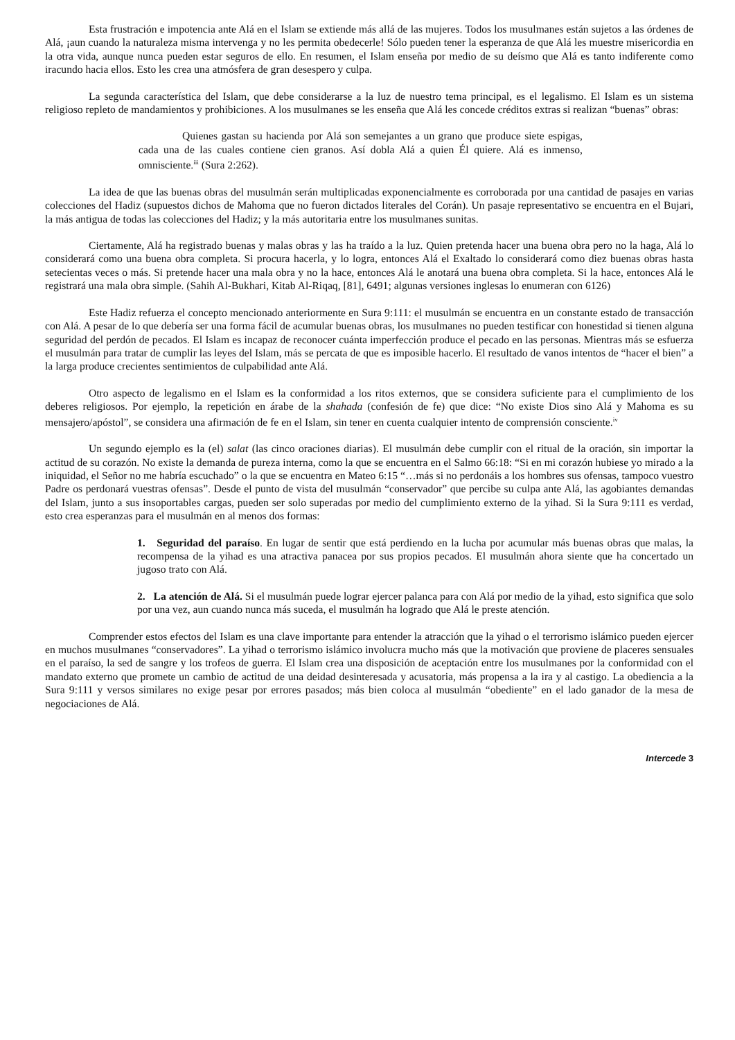Esta frustración e impotencia ante Alá en el Islam se extiende más allá de las mujeres. Todos los musulmanes están sujetos a las órdenes de Alá, ¡aun cuando la naturaleza misma intervenga y no les permita obedecerle! Sólo pueden tener la esperanza de que Alá les muestre misericordia en la otra vida, aunque nunca pueden estar seguros de ello. En resumen, el Islam enseña por medio de su deísmo que Alá es tanto indiferente como iracundo hacia ellos. Esto les crea una atmósfera de gran desespero y culpa.
La segunda característica del Islam, que debe considerarse a la luz de nuestro tema principal, es el legalismo. El Islam es un sistema religioso repleto de mandamientos y prohibiciones. A los musulmanes se les enseña que Alá les concede créditos extras si realizan “buenas” obras:
Quienes gastan su hacienda por Alá son semejantes a un grano que produce siete espigas, cada una de las cuales contiene cien granos. Así dobla Alá a quien Él quiere. Alá es inmenso, omnisciente.<sup>iii</sup> (Sura 2:262).
La idea de que las buenas obras del musulmán serán multiplicadas exponencialmente es corroborada por una cantidad de pasajes en varias colecciones del Hadiz (supuestos dichos de Mahoma que no fueron dictados literales del Corán). Un pasaje representativo se encuentra en el Bujari, la más antigua de todas las colecciones del Hadiz; y la más autoritaria entre los musulmanes sunitas.
Ciertamente, Alá ha registrado buenas y malas obras y las ha traído a la luz. Quien pretenda hacer una buena obra pero no la haga, Alá lo considerará como una buena obra completa. Si procura hacerla, y lo logra, entonces Alá el Exaltado lo considerará como diez buenas obras hasta setecientas veces o más. Si pretende hacer una mala obra y no la hace, entonces Alá le anotará una buena obra completa. Si la hace, entonces Alá le registrará una mala obra simple. (Sahih Al-Bukhari, Kitab Al-Riqaq, [81], 6491; algunas versiones inglesas lo enumeran con 6126)
Este Hadiz refuerza el concepto mencionado anteriormente en Sura 9:111: el musulmán se encuentra en un constante estado de transacción con Alá. A pesar de lo que debería ser una forma fácil de acumular buenas obras, los musulmanes no pueden testificar con honestidad si tienen alguna seguridad del perdón de pecados. El Islam es incapaz de reconocer cuánta imperfección produce el pecado en las personas. Mientras más se esfuerza el musulmán para tratar de cumplir las leyes del Islam, más se percata de que es imposible hacerlo. El resultado de vanos intentos de “hacer el bien” a la larga produce crecientes sentimientos de culpabilidad ante Alá.
Otro aspecto de legalismo en el Islam es la conformidad a los ritos externos, que se considera suficiente para el cumplimiento de los deberes religiosos. Por ejemplo, la repetición en árabe de la shahada (confesión de fe) que dice: “No existe Dios sino Alá y Mahoma es su mensajero/apóstol”, se considera una afirmación de fe en el Islam, sin tener en cuenta cualquier intento de comprensión consciente.<sup>iv</sup>
Un segundo ejemplo es la (el) salat (las cinco oraciones diarias). El musulmán debe cumplir con el ritual de la oración, sin importar la actitud de su corazón. No existe la demanda de pureza interna, como la que se encuentra en el Salmo 66:18: “Si en mi corazón hubiese yo mirado a la iniquidad, el Señor no me habría escuchado” o la que se encuentra en Mateo 6:15 “…más si no perdonáis a los hombres sus ofensas, tampoco vuestro Padre os perdonará vuestras ofensas”. Desde el punto de vista del musulmán “conservador” que percibe su culpa ante Alá, las agobiantes demandas del Islam, junto a sus insoportables cargas, pueden ser solo superadas por medio del cumplimiento externo de la yihad. Si la Sura 9:111 es verdad, esto crea esperanzas para el musulmán en al menos dos formas:
1. Seguridad del paraíso. En lugar de sentir que está perdiendo en la lucha por acumular más buenas obras que malas, la recompensa de la yihad es una atractiva panacea por sus propios pecados. El musulmán ahora siente que ha concertado un jugoso trato con Alá.
2. La atención de Alá. Si el musulmán puede lograr ejercer palanca para con Alá por medio de la yihad, esto significa que solo por una vez, aun cuando nunca más suceda, el musulmán ha logrado que Alá le preste atención.
Comprender estos efectos del Islam es una clave importante para entender la atracción que la yihad o el terrorismo islámico pueden ejercer en muchos musulmanes “conservadores”. La yihad o terrorismo islámico involucra mucho más que la motivación que proviene de placeres sensuales en el paraíso, la sed de sangre y los trofeos de guerra. El Islam crea una disposición de aceptación entre los musulmanes por la conformidad con el mandato externo que promete un cambio de actitud de una deidad desinteresada y acusatoria, más propensa a la ira y al castigo. La obediencia a la Sura 9:111 y versos similares no exige pesar por errores pasados; más bien coloca al musulmán “obediente” en el lado ganador de la mesa de negociaciones de Alá.
Intercede 3